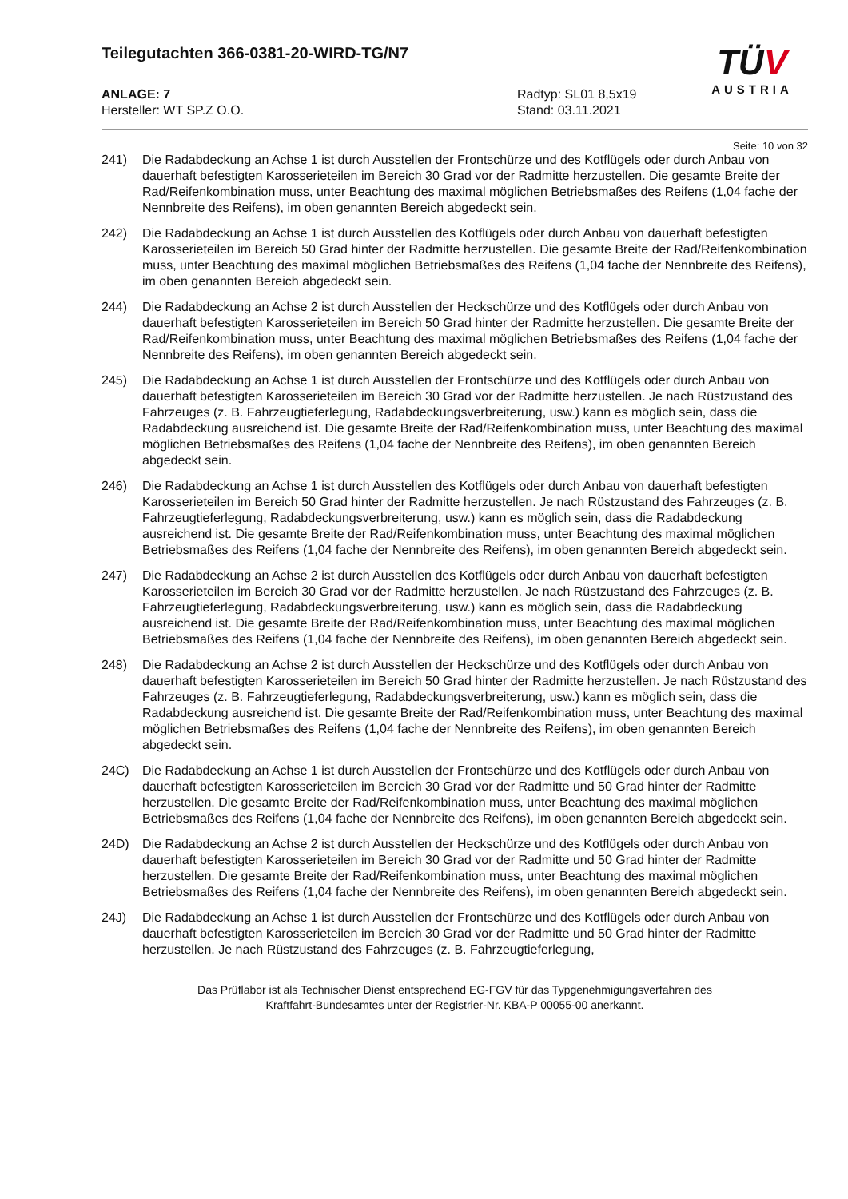Teilegutachten 366-0381-20-WIRD-TG/N7
ANLAGE: 7
Hersteller: WT SP.Z O.O.
Radtyp: SL01 8,5x19
Stand: 03.11.2021
TÜV
AUSTRIA
Seite: 10 von 32
241) Die Radabdeckung an Achse 1 ist durch Ausstellen der Frontschürze und des Kotflügels oder durch Anbau von dauerhaft befestigten Karosserieteilen im Bereich 30 Grad vor der Radmitte herzustellen. Die gesamte Breite der Rad/Reifenkombination muss, unter Beachtung des maximal möglichen Betriebsmaßes des Reifens (1,04 fache der Nennbreite des Reifens), im oben genannten Bereich abgedeckt sein.
242) Die Radabdeckung an Achse 1 ist durch Ausstellen des Kotflügels oder durch Anbau von dauerhaft befestigten Karosserieteilen im Bereich 50 Grad hinter der Radmitte herzustellen. Die gesamte Breite der Rad/Reifenkombination muss, unter Beachtung des maximal möglichen Betriebsmaßes des Reifens (1,04 fache der Nennbreite des Reifens), im oben genannten Bereich abgedeckt sein.
244) Die Radabdeckung an Achse 2 ist durch Ausstellen der Heckschürze und des Kotflügels oder durch Anbau von dauerhaft befestigten Karosserieteilen im Bereich 50 Grad hinter der Radmitte herzustellen. Die gesamte Breite der Rad/Reifenkombination muss, unter Beachtung des maximal möglichen Betriebsmaßes des Reifens (1,04 fache der Nennbreite des Reifens), im oben genannten Bereich abgedeckt sein.
245) Die Radabdeckung an Achse 1 ist durch Ausstellen der Frontschürze und des Kotflügels oder durch Anbau von dauerhaft befestigten Karosserieteilen im Bereich 30 Grad vor der Radmitte herzustellen. Je nach Rüstzustand des Fahrzeuges (z. B. Fahrzeugtieferlegung, Radabdeckungsverbreiterung, usw.) kann es möglich sein, dass die Radabdeckung ausreichend ist. Die gesamte Breite der Rad/Reifenkombination muss, unter Beachtung des maximal möglichen Betriebsmaßes des Reifens (1,04 fache der Nennbreite des Reifens), im oben genannten Bereich abgedeckt sein.
246) Die Radabdeckung an Achse 1 ist durch Ausstellen des Kotflügels oder durch Anbau von dauerhaft befestigten Karosserieteilen im Bereich 50 Grad hinter der Radmitte herzustellen. Je nach Rüstzustand des Fahrzeuges (z. B. Fahrzeugtieferlegung, Radabdeckungsverbreiterung, usw.) kann es möglich sein, dass die Radabdeckung ausreichend ist. Die gesamte Breite der Rad/Reifenkombination muss, unter Beachtung des maximal möglichen Betriebsmaßes des Reifens (1,04 fache der Nennbreite des Reifens), im oben genannten Bereich abgedeckt sein.
247) Die Radabdeckung an Achse 2 ist durch Ausstellen des Kotflügels oder durch Anbau von dauerhaft befestigten Karosserieteilen im Bereich 30 Grad vor der Radmitte herzustellen. Je nach Rüstzustand des Fahrzeuges (z. B. Fahrzeugtieferlegung, Radabdeckungsverbreiterung, usw.) kann es möglich sein, dass die Radabdeckung ausreichend ist. Die gesamte Breite der Rad/Reifenkombination muss, unter Beachtung des maximal möglichen Betriebsmaßes des Reifens (1,04 fache der Nennbreite des Reifens), im oben genannten Bereich abgedeckt sein.
248) Die Radabdeckung an Achse 2 ist durch Ausstellen der Heckschürze und des Kotflügels oder durch Anbau von dauerhaft befestigten Karosserieteilen im Bereich 50 Grad hinter der Radmitte herzustellen. Je nach Rüstzustand des Fahrzeuges (z. B. Fahrzeugtieferlegung, Radabdeckungsverbreiterung, usw.) kann es möglich sein, dass die Radabdeckung ausreichend ist. Die gesamte Breite der Rad/Reifenkombination muss, unter Beachtung des maximal möglichen Betriebsmaßes des Reifens (1,04 fache der Nennbreite des Reifens), im oben genannten Bereich abgedeckt sein.
24C) Die Radabdeckung an Achse 1 ist durch Ausstellen der Frontschürze und des Kotflügels oder durch Anbau von dauerhaft befestigten Karosserieteilen im Bereich 30 Grad vor der Radmitte und 50 Grad hinter der Radmitte herzustellen. Die gesamte Breite der Rad/Reifenkombination muss, unter Beachtung des maximal möglichen Betriebsmaßes des Reifens (1,04 fache der Nennbreite des Reifens), im oben genannten Bereich abgedeckt sein.
24D) Die Radabdeckung an Achse 2 ist durch Ausstellen der Heckschürze und des Kotflügels oder durch Anbau von dauerhaft befestigten Karosserieteilen im Bereich 30 Grad vor der Radmitte und 50 Grad hinter der Radmitte herzustellen. Die gesamte Breite der Rad/Reifenkombination muss, unter Beachtung des maximal möglichen Betriebsmaßes des Reifens (1,04 fache der Nennbreite des Reifens), im oben genannten Bereich abgedeckt sein.
24J) Die Radabdeckung an Achse 1 ist durch Ausstellen der Frontschürze und des Kotflügels oder durch Anbau von dauerhaft befestigten Karosserieteilen im Bereich 30 Grad vor der Radmitte und 50 Grad hinter der Radmitte herzustellen. Je nach Rüstzustand des Fahrzeuges (z. B. Fahrzeugtieferlegung,
Das Prüflabor ist als Technischer Dienst entsprechend EG-FGV für das Typgenehmigungsverfahren des
Kraftfahrt-Bundesamtes unter der Registrier-Nr. KBA-P 00055-00 anerkannt.